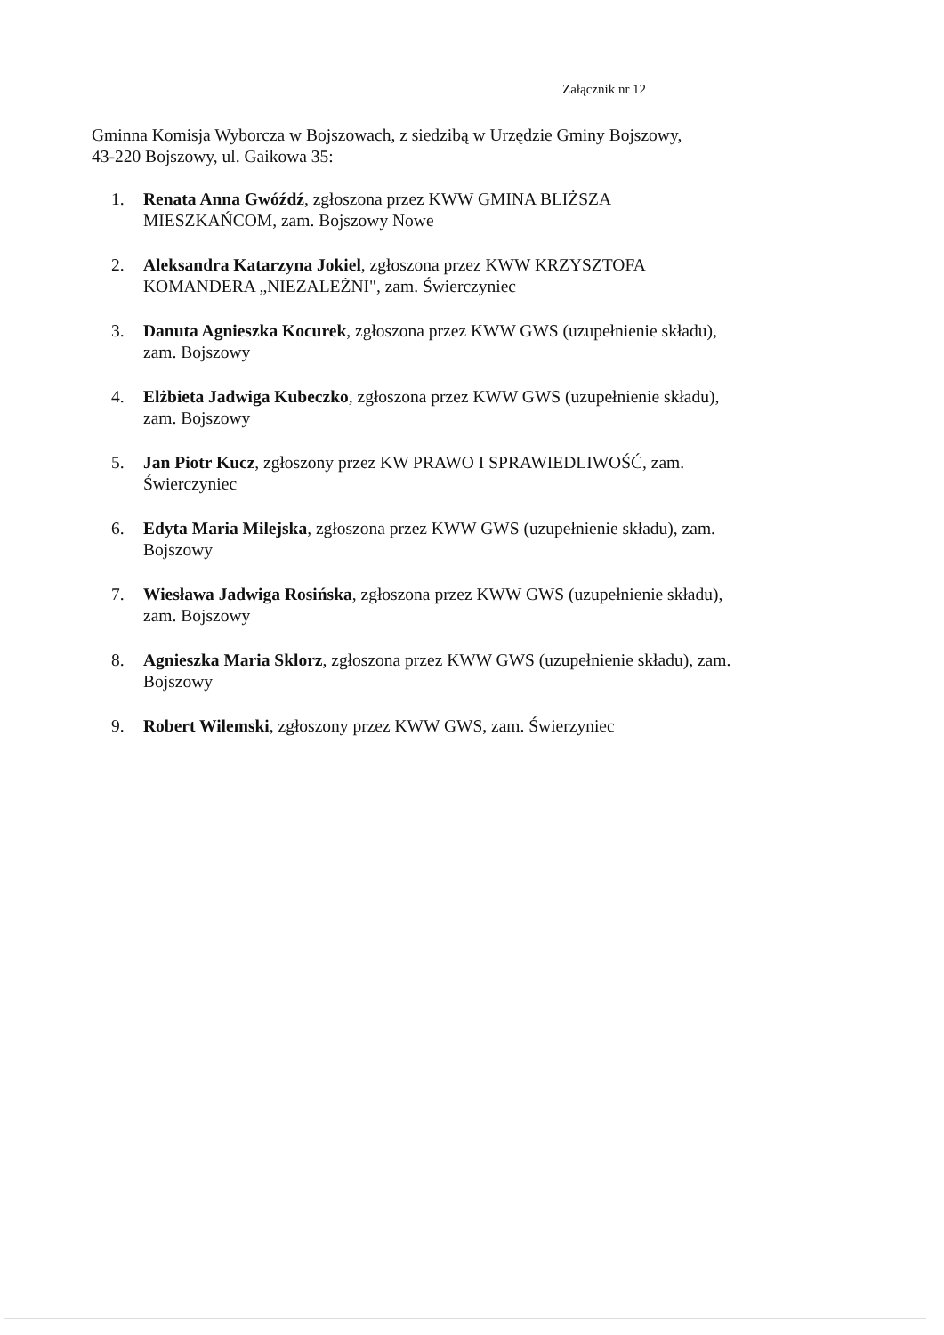Załącznik nr 12
Gminna Komisja Wyborcza w Bojszowach, z siedzibą w Urzędzie Gminy Bojszowy,
43-220 Bojszowy, ul. Gaikowa 35:
1. Renata Anna Gwóźdź, zgłoszona przez KWW GMINA BLIŻSZA
MIESZKAŃCOM, zam. Bojszowy Nowe
2. Aleksandra Katarzyna Jokiel, zgłoszona przez KWW KRZYSZTOFA
KOMANDERA „NIEZALEŻNI", zam. Świerczyniec
3. Danuta Agnieszka Kocurek, zgłoszona przez KWW GWS (uzupełnienie składu),
zam. Bojszowy
4. Elżbieta Jadwiga Kubeczko, zgłoszona przez KWW GWS (uzupełnienie składu),
zam. Bojszowy
5. Jan Piotr Kucz, zgłoszony przez KW PRAWO I SPRAWIEDLIWOŚĆ, zam.
Świerczyniec
6. Edyta Maria Milejska, zgłoszona przez KWW GWS (uzupełnienie składu), zam.
Bojszowy
7. Wiesława Jadwiga Rosińska, zgłoszona przez KWW GWS (uzupełnienie składu),
zam. Bojszowy
8. Agnieszka Maria Sklorz, zgłoszona przez KWW GWS (uzupełnienie składu), zam.
Bojszowy
9. Robert Wilemski, zgłoszony przez KWW GWS, zam. Świerzyniec